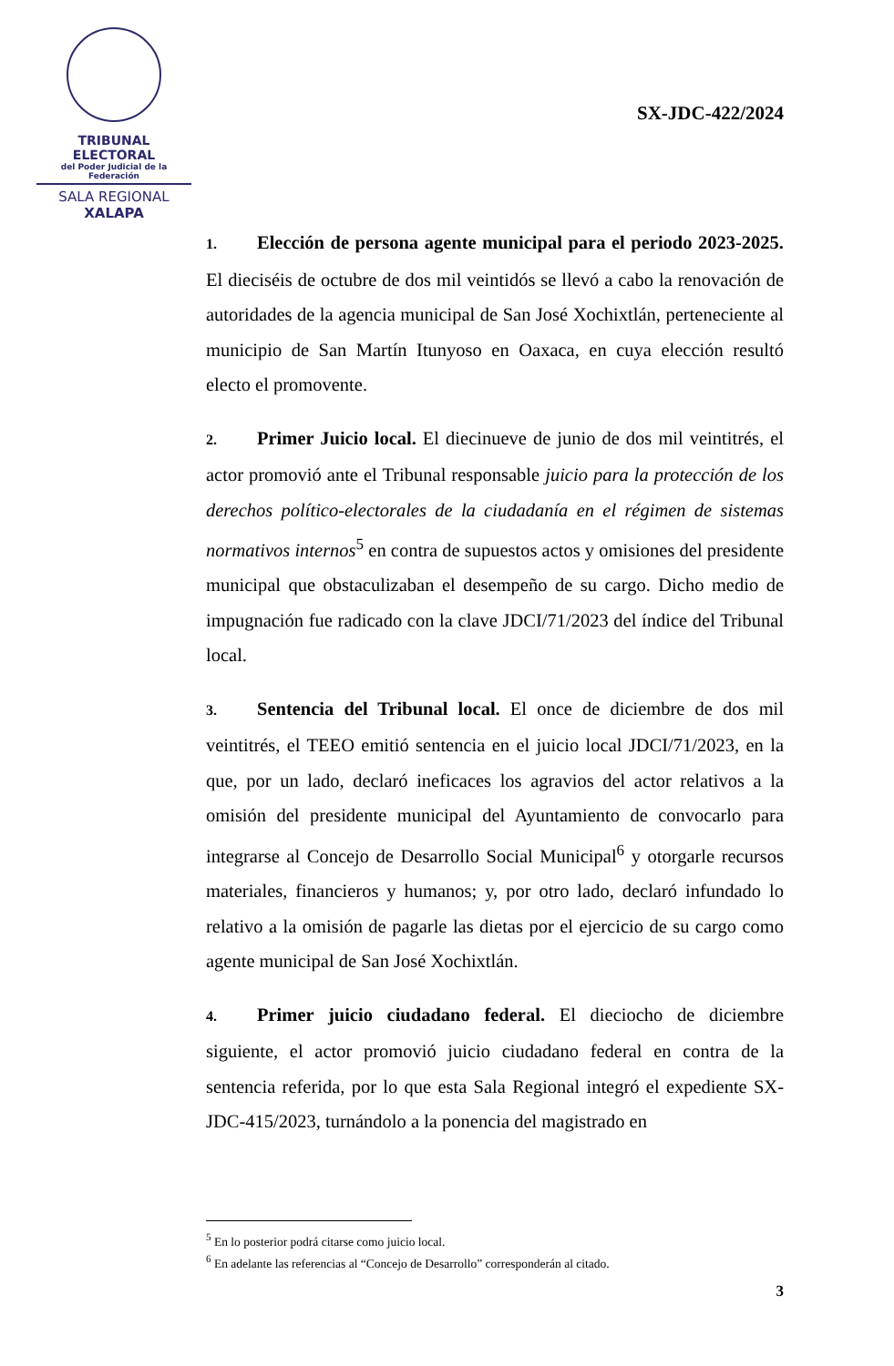TRIBUNAL ELECTORAL
del Poder Judicial de la Federación
SALA REGIONAL
XALAPA
SX-JDC-422/2024
1. Elección de persona agente municipal para el periodo 2023-2025. El dieciséis de octubre de dos mil veintidós se llevó a cabo la renovación de autoridades de la agencia municipal de San José Xochixtlán, perteneciente al municipio de San Martín Itunyoso en Oaxaca, en cuya elección resultó electo el promovente.
2. Primer Juicio local. El diecinueve de junio de dos mil veintitrés, el actor promovió ante el Tribunal responsable juicio para la protección de los derechos político-electorales de la ciudadanía en el régimen de sistemas normativos internos<sup>5</sup> en contra de supuestos actos y omisiones del presidente municipal que obstaculizaban el desempeño de su cargo. Dicho medio de impugnación fue radicado con la clave JDCI/71/2023 del índice del Tribunal local.
3. Sentencia del Tribunal local. El once de diciembre de dos mil veintitrés, el TEEO emitió sentencia en el juicio local JDCI/71/2023, en la que, por un lado, declaró ineficaces los agravios del actor relativos a la omisión del presidente municipal del Ayuntamiento de convocarlo para integrarse al Concejo de Desarrollo Social Municipal<sup>6</sup> y otorgarle recursos materiales, financieros y humanos; y, por otro lado, declaró infundado lo relativo a la omisión de pagarle las dietas por el ejercicio de su cargo como agente municipal de San José Xochixtlán.
4. Primer juicio ciudadano federal. El dieciocho de diciembre siguiente, el actor promovió juicio ciudadano federal en contra de la sentencia referida, por lo que esta Sala Regional integró el expediente SX-JDC-415/2023, turnándolo a la ponencia del magistrado en
<sup>5</sup> En lo posterior podrá citarse como juicio local.
<sup>6</sup> En adelante las referencias al “Concejo de Desarrollo” corresponderán al citado.
3